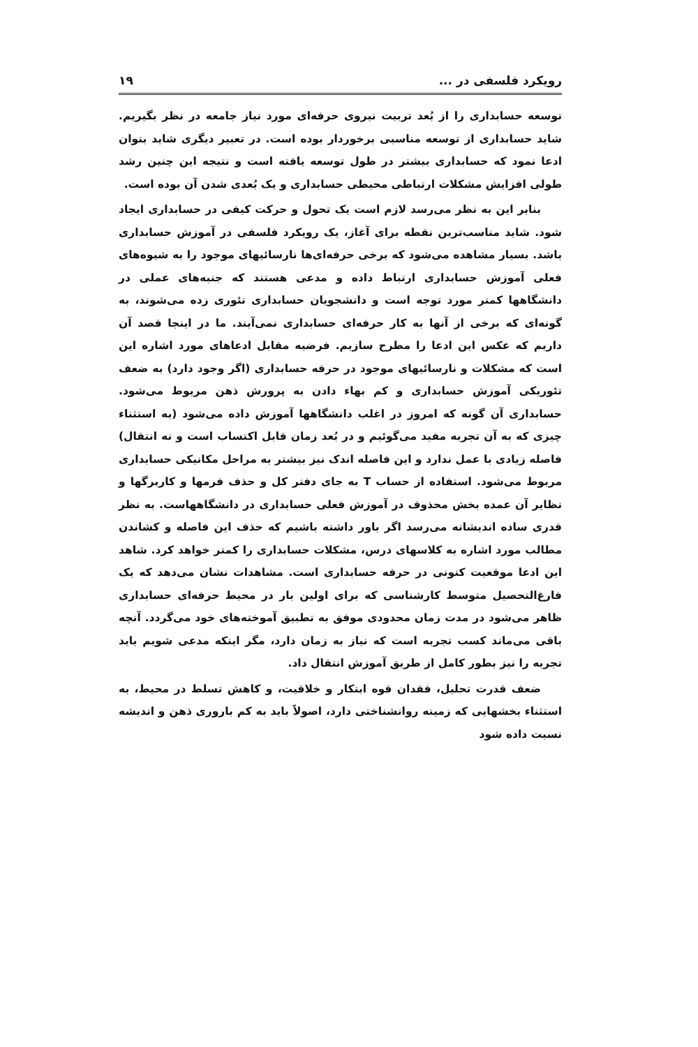رویکرد فلسفی در ... ۱۹
توسعه حسابداری را از بُعد تربیت نیروی حرفه‌ای مورد نیاز جامعه در نظر بگیریم. شاید حسابداری از توسعه مناسبی برخوردار بوده است. در تعبیر دیگری شاید بتوان ادعا نمود که حسابداری بیشتر در طول توسعه یافته است و نتیجه این چنین رشد طولی افزایش مشکلات ارتباطی محیطی حسابداری و یک بُعدی شدن آن بوده است.
بنابر این به نظر می‌رسد لازم است یک تحول و حرکت کیفی در حسابداری ایجاد شود. شاید مناسب‌ترین نقطه برای آغاز، یک رویکرد فلسفی در آموزش حسابداری باشد. بسیار مشاهده می‌شود که برخی حرفه‌ای‌ها نارسائیهای موجود را به شیوه‌های فعلی آموزش حسابداری ارتباط داده و مدعی هستند که جنبه‌های عملی در دانشگاهها کمتر مورد توجه است و دانشجویان حسابداری تئوری زده می‌شوند، به گونه‌ای که برخی از آنها به کار حرفه‌ای حسابداری نمی‌آیند. ما در اینجا قصد آن داریم که عکس این ادعا را مطرح سازیم. فرضیه مقابل ادعاهای مورد اشاره این است که مشکلات و نارسائیهای موجود در حرفه حسابداری (اگر وجود دارد) به ضعف تئوریکی آموزش حسابداری و کم بهاء دادن به پرورش ذهن مربوط می‌شود. حسابداری آن گونه که امروز در اغلب دانشگاهها آموزش داده می‌شود (به استثناء چیزی که به آن تجربه مفید می‌گوئیم و در بُعد زمان قابل اکتساب است و نه انتقال) فاصله زیادی با عمل ندارد و این فاصله اندک نیز بیشتر به مراحل مکانیکی حسابداری مربوط می‌شود. استفاده از حساب T به جای دفتر کل و حذف فرمها و کاربرگها و نظایر آن عمده بخش محذوف در آموزش فعلی حسابداری در دانشگاههاست. به نظر قدری ساده اندیشانه می‌رسد اگر باور داشته باشیم که حذف این فاصله و کشاندن مطالب مورد اشاره به کلاسهای درس، مشکلات حسابداری را کمتر خواهد کرد. شاهد این ادعا موقعیت کنونی در حرفه حسابداری است. مشاهدات نشان می‌دهد که یک فارغ‌التحصیل متوسط کارشناسی که برای اولین بار در محیط حرفه‌ای حسابداری ظاهر می‌شود در مدت زمان محدودی موفق به تطبیق آموخته‌های خود می‌گردد. آنچه باقی می‌ماند کسب تجربه است که نیاز به زمان دارد، مگر اینکه مدعی شویم باید تجربه را نیز بطور کامل از طریق آموزش انتقال داد.
ضعف قدرت تحلیل، فقدان قوه ابتکار و خلاقیت، و کاهش تسلط در محیط، به استثناء بخشهایی که زمینه روانشناختی دارد، اصولاً باید به کم باروری ذهن و اندیشه نسبت داده شود